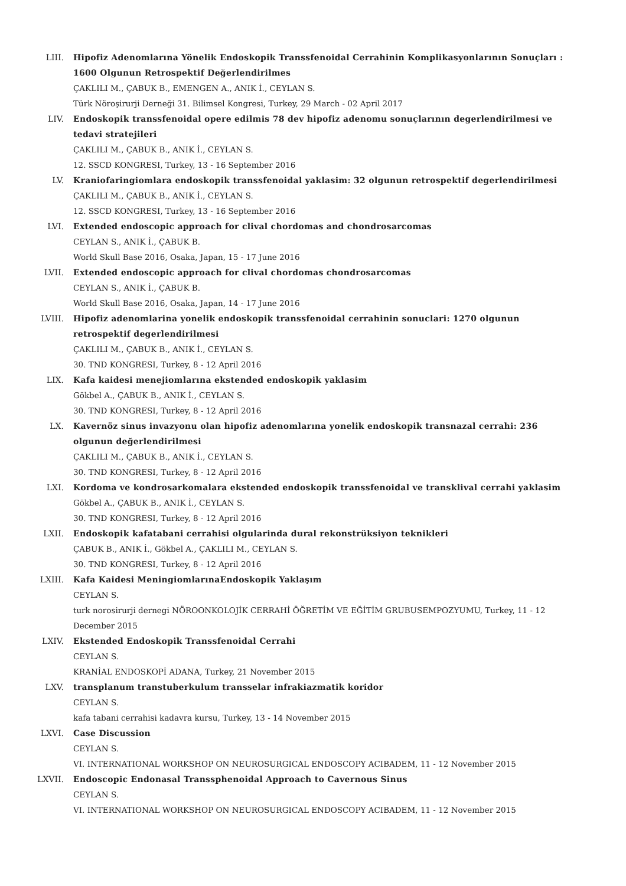LIII. Hipofiz Adenomlarına Yönelik Endoskopik Transsfenoidal Cerrahinin Komplikasyonlarının Sonuçları : 1600 Olgunun Retrospektif Değerlendirilmes
ÇAKLILI M., ÇABUK B., EMENGEN A., ANIK İ., CEYLAN S.
Türk Nöroşirurji Derneği 31. Bilimsel Kongresi, Turkey, 29 March - 02 April 2017
LIV. Endoskopik transsfenoidal opere edilmis 78 dev hipofiz adenomu sonuçlarının degerlendirilmesi ve tedavi stratejileri
ÇAKLILI M., ÇABUK B., ANIK İ., CEYLAN S.
12. SSCD KONGRESI, Turkey, 13 - 16 September 2016
LV. Kraniofaringiomlara endoskopik transsfenoidal yaklasim: 32 olgunun retrospektif degerlendirilmesi
ÇAKLILI M., ÇABUK B., ANIK İ., CEYLAN S.
12. SSCD KONGRESI, Turkey, 13 - 16 September 2016
LVI. Extended endoscopic approach for clival chordomas and chondrosarcomas
CEYLAN S., ANIK İ., ÇABUK B.
World Skull Base 2016, Osaka, Japan, 15 - 17 June 2016
LVII. Extended endoscopic approach for clival chordomas chondrosarcomas
CEYLAN S., ANIK İ., ÇABUK B.
World Skull Base 2016, Osaka, Japan, 14 - 17 June 2016
LVIII. Hipofiz adenomlarina yonelik endoskopik transsfenoidal cerrahinin sonuclari: 1270 olgunun retrospektif degerlendirilmesi
ÇAKLILI M., ÇABUK B., ANIK İ., CEYLAN S.
30. TND KONGRESI, Turkey, 8 - 12 April 2016
LIX. Kafa kaidesi menejiomlarına ekstended endoskopik yaklasim
Gökbel A., ÇABUK B., ANIK İ., CEYLAN S.
30. TND KONGRESI, Turkey, 8 - 12 April 2016
LX. Kavernöz sinus invazyonu olan hipofiz adenomlarına yonelik endoskopik transnazal cerrahi: 236 olgunun değerlendirilmesi
ÇAKLILI M., ÇABUK B., ANIK İ., CEYLAN S.
30. TND KONGRESI, Turkey, 8 - 12 April 2016
LXI. Kordoma ve kondrosarkomalara ekstended endoskopik transsfenoidal ve transklival cerrahi yaklasim
Gökbel A., ÇABUK B., ANIK İ., CEYLAN S.
30. TND KONGRESI, Turkey, 8 - 12 April 2016
LXII. Endoskopik kafatabani cerrahisi olgularinda dural rekonstrüksiyon teknikleri
ÇABUK B., ANIK İ., Gökbel A., ÇAKLILI M., CEYLAN S.
30. TND KONGRESI, Turkey, 8 - 12 April 2016
LXIII. Kafa Kaidesi MeningiomlarınaEndoskopik Yaklaşım
CEYLAN S.
turk norosirurji dernegi NÖROONKOLOJİK CERRAHİ ÖĞRETİM VE EĞİTİM GRUBUSEMPOZYUMU, Turkey, 11 - 12 December 2015
LXIV. Ekstended Endoskopik Transsfenoidal Cerrahi
CEYLAN S.
KRANİAL ENDOSKOPİ ADANA, Turkey, 21 November 2015
LXV. transplanum transtuberkulum transselar infrakiazmatik koridor
CEYLAN S.
kafa tabani cerrahisi kadavra kursu, Turkey, 13 - 14 November 2015
LXVI. Case Discussion
CEYLAN S.
VI. INTERNATIONAL WORKSHOP ON NEUROSURGICAL ENDOSCOPY ACIBADEM, 11 - 12 November 2015
LXVII. Endoscopic Endonasal Transsphenoidal Approach to Cavernous Sinus
CEYLAN S.
VI. INTERNATIONAL WORKSHOP ON NEUROSURGICAL ENDOSCOPY ACIBADEM, 11 - 12 November 2015